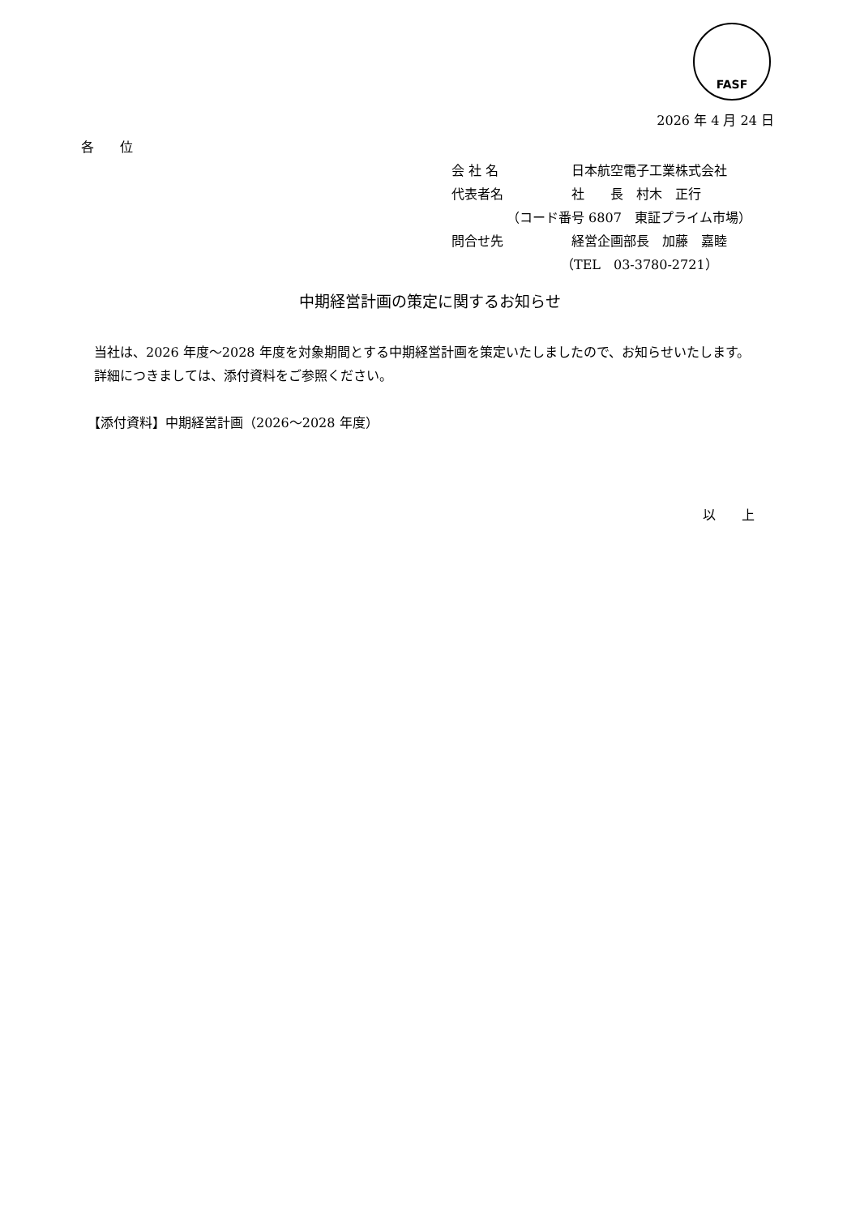FASF
2026 年 4 月 24 日
各　　位
会 社 名 日本航空電子工業株式会社
代表者名 社　　長　村木　正行
（コード番号 6807　東証プライム市場）
問合せ先 経営企画部長　加藤　嘉睦
（TEL　03-3780-2721）
中期経営計画の策定に関するお知らせ
　当社は、2026 年度～2028 年度を対象期間とする中期経営計画を策定いたしましたので、お知らせいたします。
　詳細につきましては、添付資料をご参照ください。
　【添付資料】中期経営計画（2026～2028 年度）
以　　上